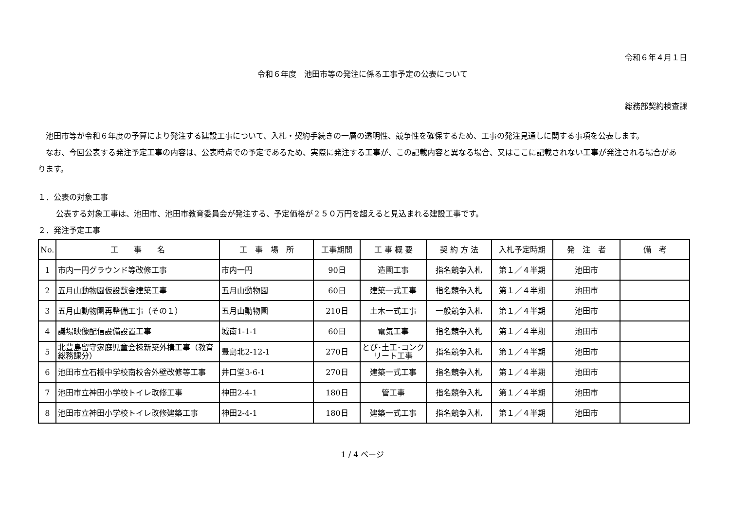令和６年４月１日
令和６年度　池田市等の発注に係る工事予定の公表について
総務部契約検査課
池田市等が令和６年度の予算により発注する建設工事について、入札・契約手続きの一層の透明性、競争性を確保するため、工事の発注見通しに関する事項を公表します。
なお、今回公表する発注予定工事の内容は、公表時点での予定であるため、実際に発注する工事が、この記載内容と異なる場合、又はここに記載されない工事が発注される場合があります。
１．公表の対象工事
公表する対象工事は、池田市、池田市教育委員会が発注する、予定価格が２５０万円を超えると見込まれる建設工事です。
２．発注予定工事
| No. | 工 事 名 | 工 事 場 所 | 工事期間 | 工 事 概 要 | 契 約 方 法 | 入札予定時期 | 発 注 者 | 備 考 |
| --- | --- | --- | --- | --- | --- | --- | --- | --- |
| 1 | 市内一円グラウンド等改修工事 | 市内一円 | 90日 | 造園工事 | 指名競争入札 | 第１／４半期 | 池田市 | |
| 2 | 五月山動物園仮設獣舎建築工事 | 五月山動物園 | 60日 | 建築一式工事 | 指名競争入札 | 第１／４半期 | 池田市 | |
| 3 | 五月山動物園再整備工事（その１） | 五月山動物園 | 210日 | 土木一式工事 | 一般競争入札 | 第１／４半期 | 池田市 | |
| 4 | 議場映像配信設備設置工事 | 城南1-1-1 | 60日 | 電気工事 | 指名競争入札 | 第１／４半期 | 池田市 | |
| 5 | 北豊島留守家庭児童会棟新築外構工事（教育総務課分） | 豊島北2-12-1 | 270日 | とび･土工･コンクリート工事 | 指名競争入札 | 第１／４半期 | 池田市 | |
| 6 | 池田市立石橋中学校南校舎外壁改修等工事 | 井口堂3-6-1 | 270日 | 建築一式工事 | 指名競争入札 | 第１／４半期 | 池田市 | |
| 7 | 池田市立神田小学校トイレ改修工事 | 神田2-4-1 | 180日 | 管工事 | 指名競争入札 | 第１／４半期 | 池田市 | |
| 8 | 池田市立神田小学校トイレ改修建築工事 | 神田2-4-1 | 180日 | 建築一式工事 | 指名競争入札 | 第１／４半期 | 池田市 | |
1 / 4 ページ